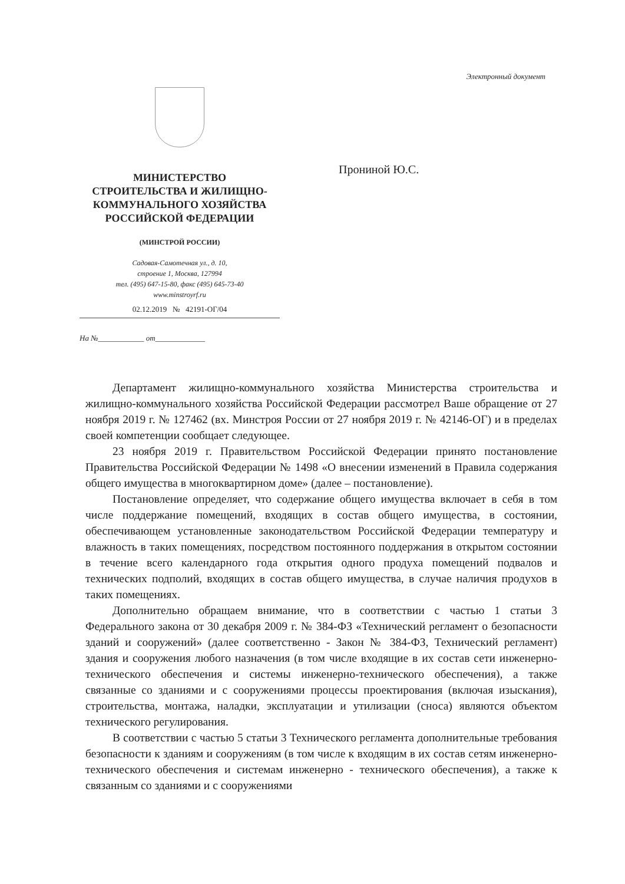Электронный документ
МИНИСТЕРСТВО
СТРОИТЕЛЬСТВА И ЖИЛИЩНО-
КОММУНАЛЬНОГО ХОЗЯЙСТВА
РОССИЙСКОЙ ФЕДЕРАЦИИ
(МИНСТРОЙ РОССИИ)
Садовая-Самотечная ул., д. 10,
строение 1, Москва, 127994
тел. (495) 647-15-80, факс (495) 645-73-40
www.minstroyrf.ru
02.12.2019 № 42191-ОГ/04
На №____________ от_____________
Прониной Ю.С.
Департамент жилищно-коммунального хозяйства Министерства строительства и жилищно-коммунального хозяйства Российской Федерации рассмотрел Ваше обращение от 27 ноября 2019 г. № 127462 (вх. Минстроя России от 27 ноября 2019 г. № 42146-ОГ) и в пределах своей компетенции сообщает следующее.
23 ноября 2019 г. Правительством Российской Федерации принято постановление Правительства Российской Федерации № 1498 «О внесении изменений в Правила содержания общего имущества в многоквартирном доме» (далее – постановление).
Постановление определяет, что содержание общего имущества включает в себя в том числе поддержание помещений, входящих в состав общего имущества, в состоянии, обеспечивающем установленные законодательством Российской Федерации температуру и влажность в таких помещениях, посредством постоянного поддержания в открытом состоянии в течение всего календарного года открытия одного продуха помещений подвалов и технических подполий, входящих в состав общего имущества, в случае наличия продухов в таких помещениях.
Дополнительно обращаем внимание, что в соответствии с частью 1 статьи 3 Федерального закона от 30 декабря 2009 г. № 384-ФЗ «Технический регламент о безопасности зданий и сооружений» (далее соответственно - Закон № 384-ФЗ, Технический регламент) здания и сооружения любого назначения (в том числе входящие в их состав сети инженерно-технического обеспечения и системы инженерно-технического обеспечения), а также связанные со зданиями и с сооружениями процессы проектирования (включая изыскания), строительства, монтажа, наладки, эксплуатации и утилизации (сноса) являются объектом технического регулирования.
В соответствии с частью 5 статьи 3 Технического регламента дополнительные требования безопасности к зданиям и сооружениям (в том числе к входящим в их состав сетям инженерно-технического обеспечения и системам инженерно - технического обеспечения), а также к связанным со зданиями и с сооружениями